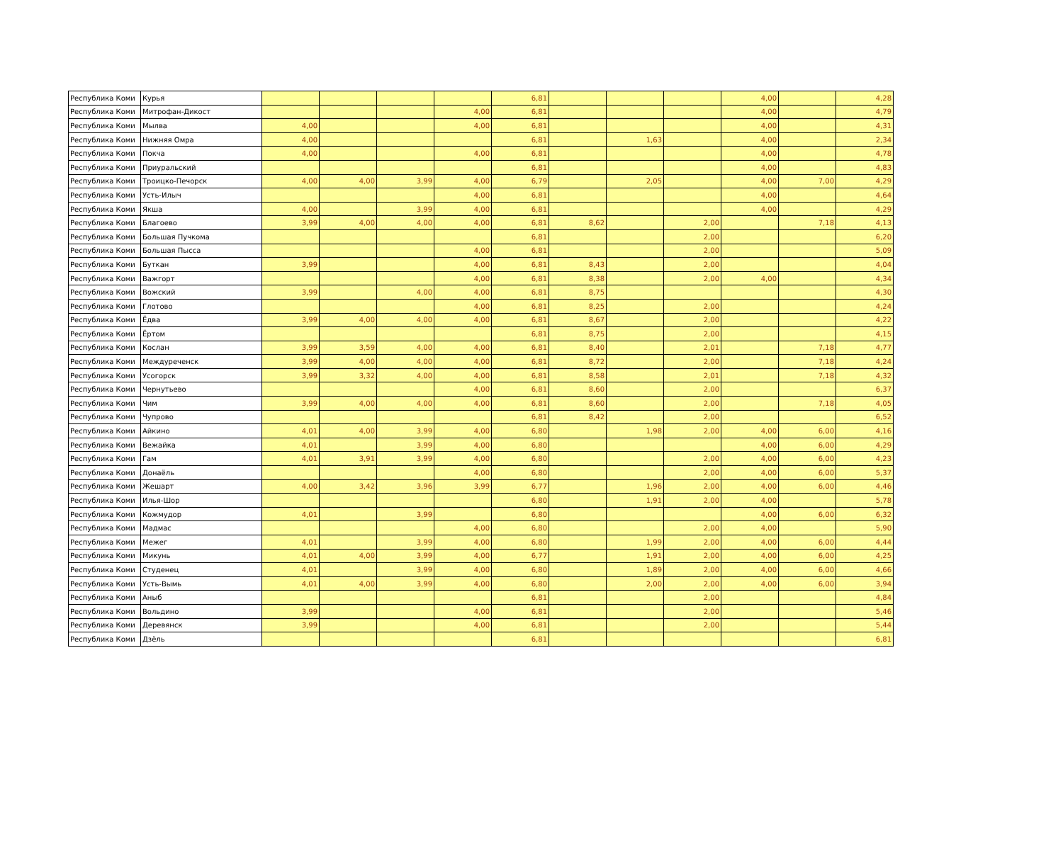| Республика Коми | Курья | | | | | 6,81 | | | | 4,00 | | 4,28 |
| Республика Коми | Митрофан-Дикост | | | | 4,00 | 6,81 | | | | 4,00 | | 4,79 |
| Республика Коми | Мылва | 4,00 | | | 4,00 | 6,81 | | | | 4,00 | | 4,31 |
| Республика Коми | Нижняя Омра | 4,00 | | | | 6,81 | | 1,63 | | 4,00 | | 2,34 |
| Республика Коми | Покча | 4,00 | | | 4,00 | 6,81 | | | | 4,00 | | 4,78 |
| Республика Коми | Приуральский | | | | | 6,81 | | | | 4,00 | | 4,83 |
| Республика Коми | Троицко-Печорск | 4,00 | 4,00 | 3,99 | 4,00 | 6,79 | | 2,05 | | 4,00 | 7,00 | 4,29 |
| Республика Коми | Усть-Илыч | | | | 4,00 | 6,81 | | | | 4,00 | | 4,64 |
| Республика Коми | Якша | 4,00 | | 3,99 | 4,00 | 6,81 | | | | 4,00 | | 4,29 |
| Республика Коми | Благоево | 3,99 | 4,00 | 4,00 | 4,00 | 6,81 | 8,62 | | 2,00 | | 7,18 | 4,13 |
| Республика Коми | Большая Пучкома | | | | | 6,81 | | | 2,00 | | | 6,20 |
| Республика Коми | Большая Пысса | | | | 4,00 | 6,81 | | | 2,00 | | | 5,09 |
| Республика Коми | Буткан | 3,99 | | | 4,00 | 6,81 | 8,43 | | 2,00 | | | 4,04 |
| Республика Коми | Важгорт | | | | 4,00 | 6,81 | 8,38 | | 2,00 | 4,00 | | 4,34 |
| Республика Коми | Вожский | 3,99 | | 4,00 | 4,00 | 6,81 | 8,75 | | | | | 4,30 |
| Республика Коми | Глотово | | | | 4,00 | 6,81 | 8,25 | | 2,00 | | | 4,24 |
| Республика Коми | Ёдва | 3,99 | 4,00 | 4,00 | 4,00 | 6,81 | 8,67 | | 2,00 | | | 4,22 |
| Республика Коми | Ёртом | | | | | 6,81 | 8,75 | | 2,00 | | | 4,15 |
| Республика Коми | Кослан | 3,99 | 3,59 | 4,00 | 4,00 | 6,81 | 8,40 | | 2,01 | | 7,18 | 4,77 |
| Республика Коми | Междуреченск | 3,99 | 4,00 | 4,00 | 4,00 | 6,81 | 8,72 | | 2,00 | | 7,18 | 4,24 |
| Республика Коми | Усогорск | 3,99 | 3,32 | 4,00 | 4,00 | 6,81 | 8,58 | | 2,01 | | 7,18 | 4,32 |
| Республика Коми | Чернутьево | | | | 4,00 | 6,81 | 8,60 | | 2,00 | | | 6,37 |
| Республика Коми | Чим | 3,99 | 4,00 | 4,00 | 4,00 | 6,81 | 8,60 | | 2,00 | | 7,18 | 4,05 |
| Республика Коми | Чупрово | | | | | 6,81 | 8,42 | | 2,00 | | | 6,52 |
| Республика Коми | Айкино | 4,01 | 4,00 | 3,99 | 4,00 | 6,80 | | 1,98 | 2,00 | 4,00 | 6,00 | 4,16 |
| Республика Коми | Вежайка | 4,01 | | 3,99 | 4,00 | 6,80 | | | | 4,00 | 6,00 | 4,29 |
| Республика Коми | Гам | 4,01 | 3,91 | 3,99 | 4,00 | 6,80 | | | 2,00 | 4,00 | 6,00 | 4,23 |
| Республика Коми | Донаёль | | | | 4,00 | 6,80 | | | 2,00 | 4,00 | 6,00 | 5,37 |
| Республика Коми | Жешарт | 4,00 | 3,42 | 3,96 | 3,99 | 6,77 | | 1,96 | 2,00 | 4,00 | 6,00 | 4,46 |
| Республика Коми | Илья-Шор | | | | | 6,80 | | 1,91 | 2,00 | 4,00 | | 5,78 |
| Республика Коми | Кожмудор | 4,01 | | 3,99 | | 6,80 | | | | 4,00 | 6,00 | 6,32 |
| Республика Коми | Мадмас | | | | 4,00 | 6,80 | | | 2,00 | 4,00 | | 5,90 |
| Республика Коми | Межег | 4,01 | | 3,99 | 4,00 | 6,80 | | 1,99 | 2,00 | 4,00 | 6,00 | 4,44 |
| Республика Коми | Микунь | 4,01 | 4,00 | 3,99 | 4,00 | 6,77 | | 1,91 | 2,00 | 4,00 | 6,00 | 4,25 |
| Республика Коми | Студенец | 4,01 | | 3,99 | 4,00 | 6,80 | | 1,89 | 2,00 | 4,00 | 6,00 | 4,66 |
| Республика Коми | Усть-Вымь | 4,01 | 4,00 | 3,99 | 4,00 | 6,80 | | 2,00 | 2,00 | 4,00 | 6,00 | 3,94 |
| Республика Коми | Аныб | | | | | 6,81 | | | 2,00 | | | 4,84 |
| Республика Коми | Вольдино | 3,99 | | | 4,00 | 6,81 | | | 2,00 | | | 5,46 |
| Республика Коми | Деревянск | 3,99 | | | 4,00 | 6,81 | | | 2,00 | | | 5,44 |
| Республика Коми | Дзёль | | | | | 6,81 | | | | | | 6,81 |